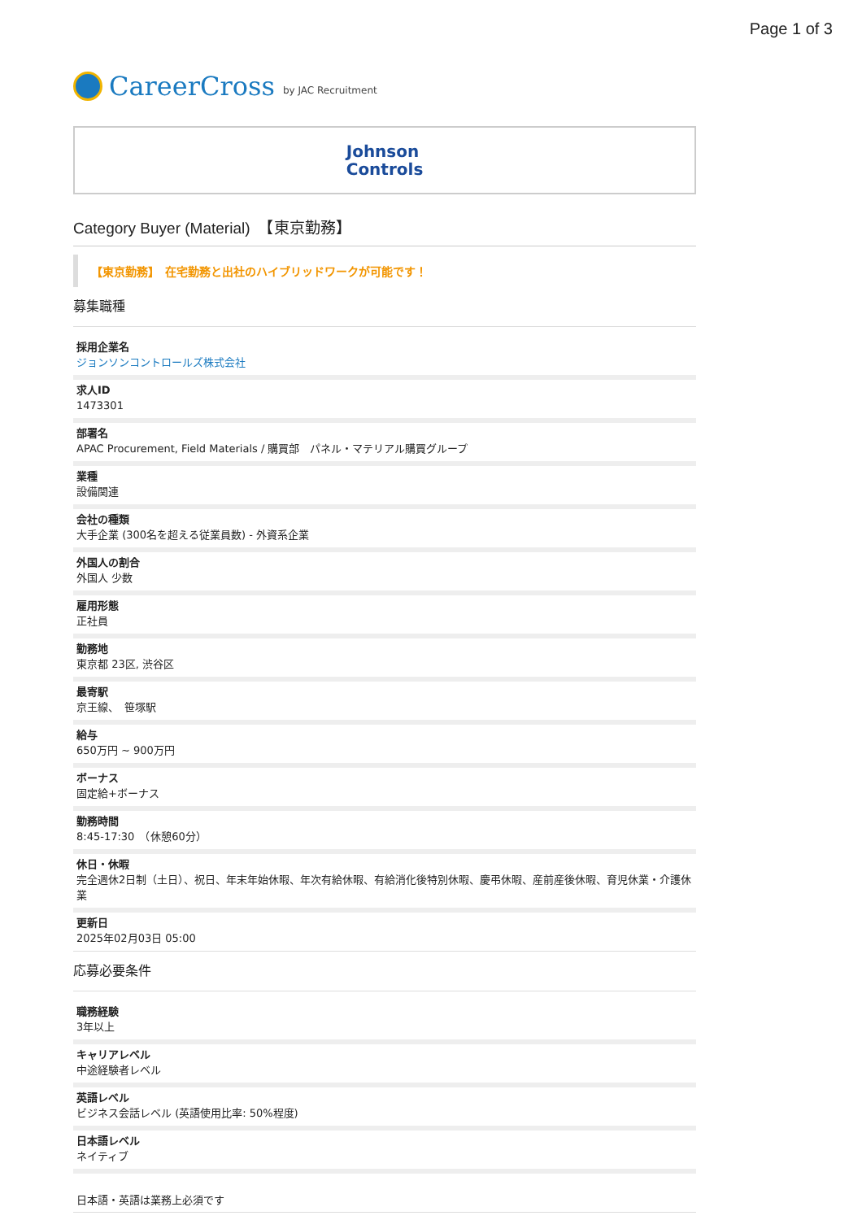Page 1 of 3
CareerCross by JAC Recruitment
Johnson
Controls
Category Buyer (Material)　【東京勤務】
【東京勤務】　在宅勤務と出社のハイブリッドワークが可能です！
募集職種
採用企業名
ジョンソンコントロールズ株式会社
求人ID
1473301
部署名
APAC Procurement, Field Materials / 購買部　パネル・マテリアル購買グループ
業種
設備関連
会社の種類
大手企業 (300名を超える従業員数) - 外資系企業
外国人の割合
外国人 少数
雇用形態
正社員
勤務地
東京都 23区, 渋谷区
最寄駅
京王線、　笹塚駅
給与
650万円 ~ 900万円
ボーナス
固定給+ボーナス
勤務時間
8:45-17:30　（休憩60分）
休日・休暇
完全週休2日制（土日）、祝日、年末年始休暇、年次有給休暇、有給消化後特別休暇、慶弔休暇、産前産後休暇、育児休業・介護休業
更新日
2025年02月03日 05:00
応募必要条件
職務経験
3年以上
キャリアレベル
中途経験者レベル
英語レベル
ビジネス会話レベル (英語使用比率: 50%程度)
日本語レベル
ネイティブ
日本語・英語は業務上必須です